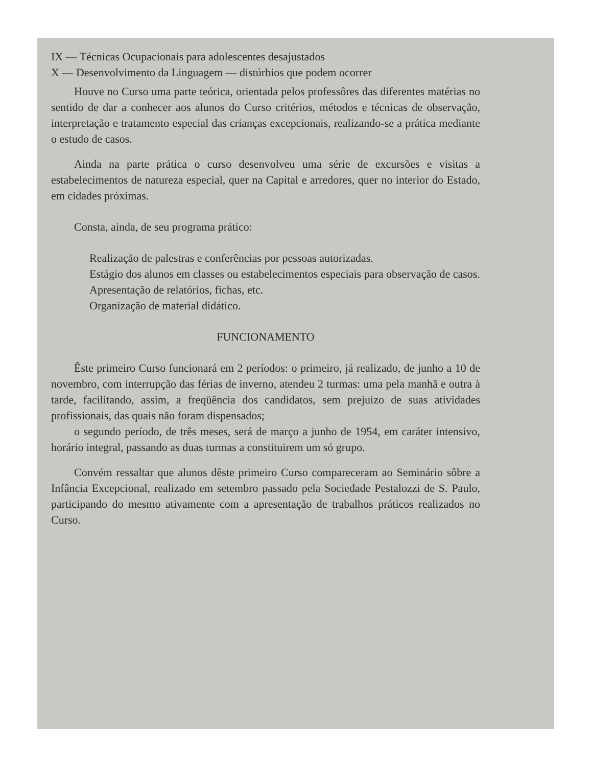IX — Técnicas Ocupacionais para adolescentes desajustados
X — Desenvolvimento da Linguagem — distúrbios que podem ocorrer
Houve no Curso uma parte teórica, orientada pelos professôres das diferentes matérias no sentido de dar a conhecer aos alunos do Curso critérios, métodos e técnicas de observação, interpretação e tratamento especial das crianças excepcionais, realizando-se a prática mediante o estudo de casos.
Ainda na parte prática o curso desenvolveu uma série de excursões e visitas a estabelecimentos de natureza especial, quer na Capital e arredores, quer no interior do Estado, em cidades próximas.
Consta, ainda, de seu programa prático:
Realização de palestras e conferências por pessoas autorizadas.
Estágio dos alunos em classes ou estabelecimentos especiais para observação de casos.
Apresentação de relatórios, fichas, etc.
Organização de material didático.
FUNCIONAMENTO
Êste primeiro Curso funcionará em 2 períodos: o primeiro, já realizado, de junho a 10 de novembro, com interrupção das férias de inverno, atendeu 2 turmas: uma pela manhã e outra à tarde, facilitando, assim, a freqüência dos candidatos, sem prejuizo de suas atividades profissionais, das quais não foram dispensados;
o segundo período, de três meses, será de março a junho de 1954, em caráter intensivo, horário integral, passando as duas turmas a constituirem um só grupo.
Convém ressaltar que alunos dêste primeiro Curso compareceram ao Seminário sôbre a Infância Excepcional, realizado em setembro passado pela Sociedade Pestalozzi de S. Paulo, participando do mesmo ativamente com a apresentação de trabalhos práticos realizados no Curso.